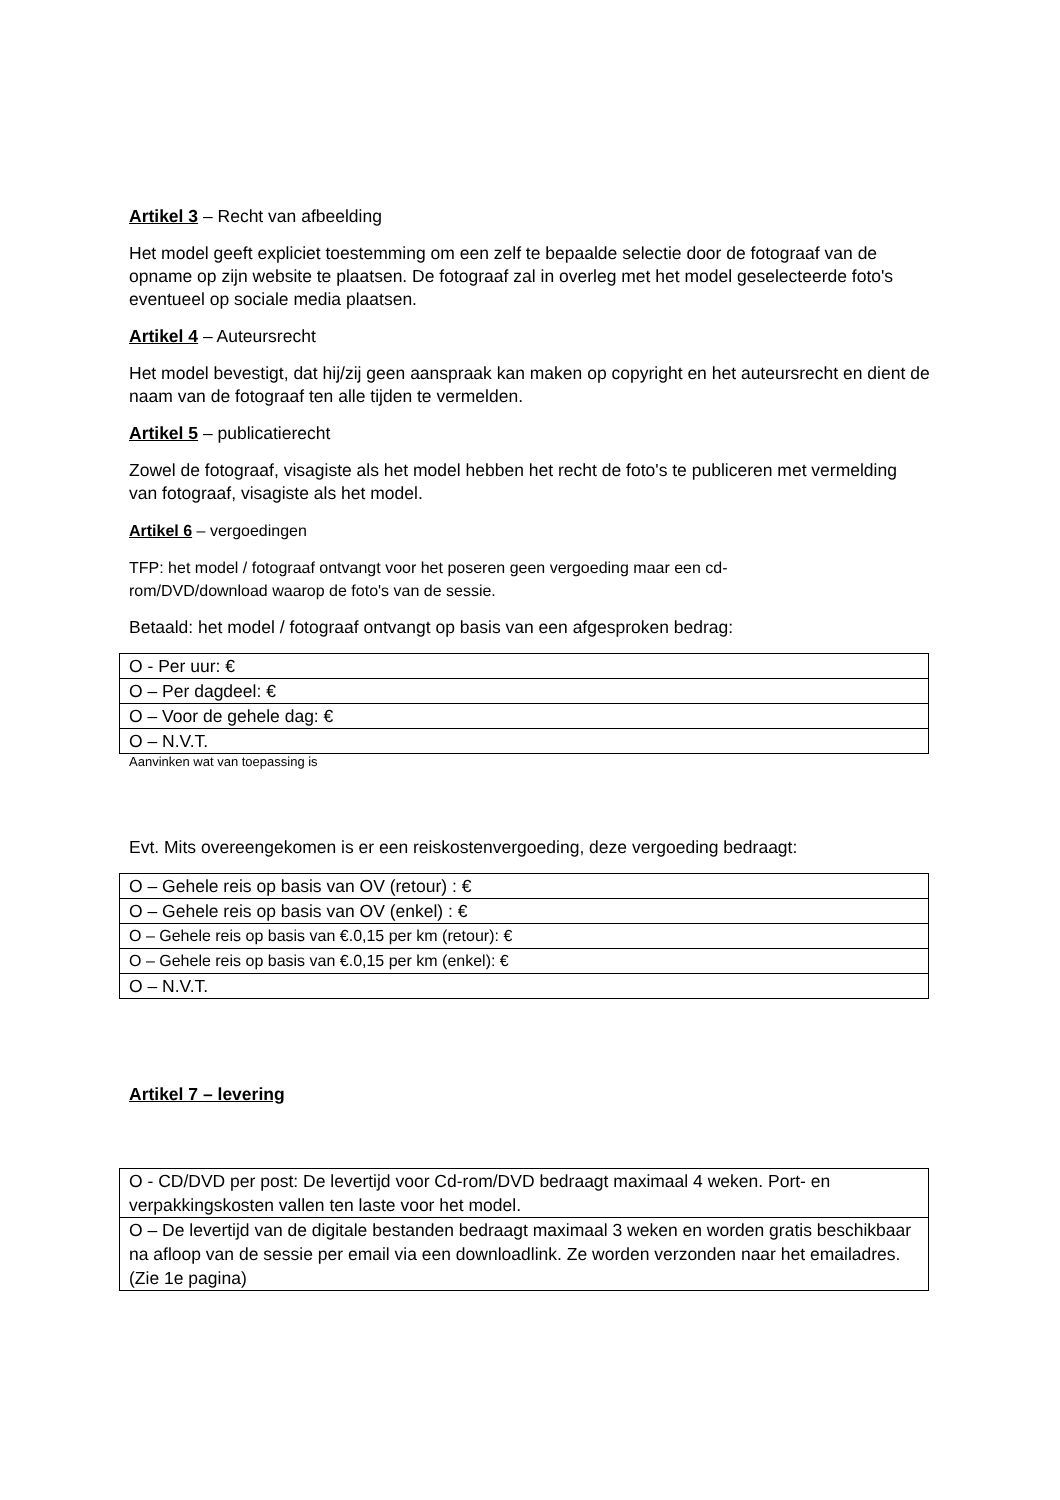Artikel 3 – Recht van afbeelding
Het model geeft expliciet toestemming om een zelf te bepaalde selectie door de fotograaf van de opname op zijn website te plaatsen. De fotograaf zal in overleg met het model geselecteerde foto's eventueel op sociale media plaatsen.
Artikel 4 – Auteursrecht
Het model bevestigt, dat hij/zij geen aanspraak kan maken op copyright en het auteursrecht en dient de naam van de fotograaf ten alle tijden te vermelden.
Artikel 5 – publicatierecht
Zowel de fotograaf, visagiste als het model hebben het recht de foto's te publiceren met vermelding van fotograaf, visagiste als het model.
Artikel 6 – vergoedingen
TFP: het model / fotograaf ontvangt voor het poseren geen vergoeding maar een cd-
rom/DVD/download waarop de foto's van de sessie.
Betaald: het model / fotograaf ontvangt op basis van een afgesproken bedrag:
| O - Per uur: € |
| O – Per dagdeel: € |
| O – Voor de gehele dag: € |
| O – N.V.T. |
Aanvinken wat van toepassing is
Evt. Mits overeengekomen is er een reiskostenvergoeding, deze vergoeding bedraagt:
| O – Gehele reis op basis van OV (retour) : € |
| O – Gehele reis op basis van OV (enkel) : € |
| O – Gehele reis op basis van €.0,15 per km (retour): € |
| O – Gehele reis op basis van €.0,15 per km (enkel): € |
| O – N.V.T. |
Artikel 7 – levering
| O - CD/DVD per post: De levertijd voor Cd-rom/DVD bedraagt maximaal 4 weken. Port- en verpakkingskosten vallen ten laste voor het model. |
| O – De levertijd van de digitale bestanden bedraagt maximaal 3 weken en worden gratis beschikbaar na afloop van de sessie per email via een downloadlink. Ze worden verzonden naar het emailadres. (Zie 1e pagina) |